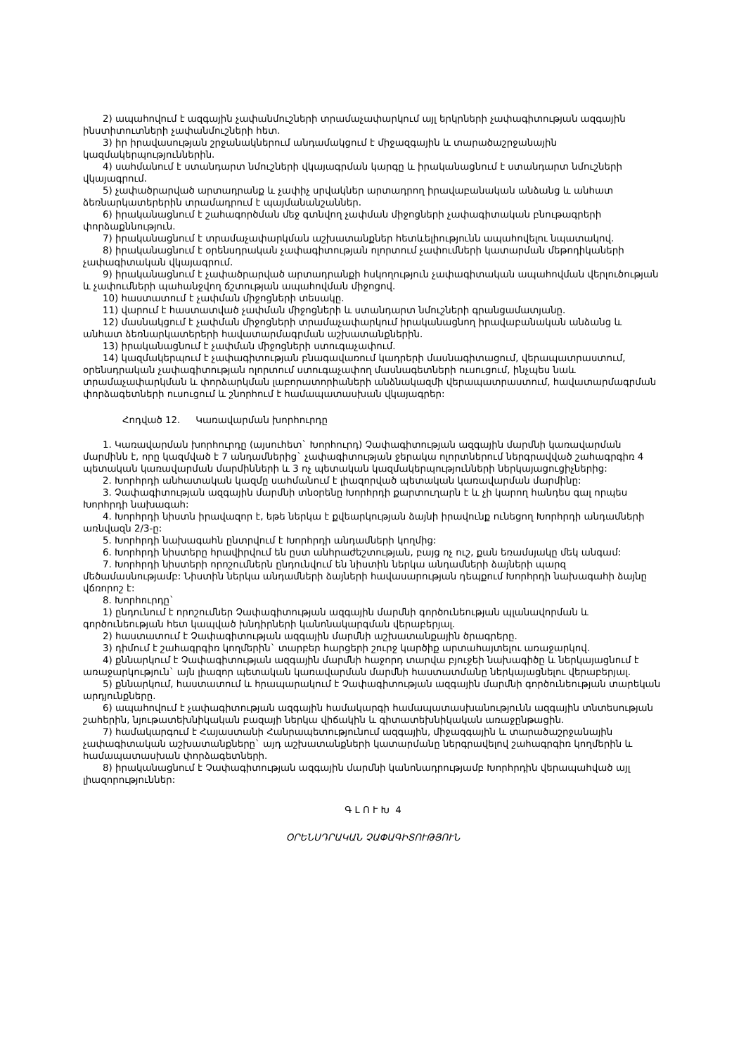2) ապահովում է ազգային չափանմուշների տրամաչափարկում այլ երկրների չափագիտության ազգային ինստիտուտների չափանմուշների հետ.
3) իր իրավասության շրջանակներում անդամակցում է միջազգային և տարածաշրջանային կազմակերպություններին.
4) սահմանում է ստանդարտ նմուշների վկայագրման կարգը և իրականացնում է ստանդարտ նմուշների վկայագրում.
5) չափածրարված արտադրանք և չափիչ սրվակներ արտադրող իրավաբանական անձանց և անհատ ձեռնարկատերերին տրամադրում է պայմանանշաններ.
6) իրականացնում է շահագործման մեջ գտնվող չափման միջոցների չափագիտական բնութագրերի փորձաքննություն.
7) իրականացնում է տրամաչափարկման աշխատանքներ հետևելիությունն ապահովելու նպատակով.
8) իրականացնում է օրենսդրական չափագիտության ոլորտում չափումների կատարման մեթոդիկաների չափագիտական վկայագրում.
9) իրականացնում է չափածրարված արտադրանքի հսկողություն չափագիտական ապահովման վերլուծության և չափումների պահանջվող ճշտության ապահովման միջոցով.
10) հաստատում է չափման միջոցների տեսակը.
11) վարում է հաստատված չափման միջոցների և ստանդարտ նմուշների գրանցամատյանը.
12) մասնակցում է չափման միջոցների տրամաչափարկում իրականացնող իրավաբանական անձանց և անհատ ձեռնարկատերերի հավատարմագրման աշխատանքներին.
13) իրականացնում է չափման միջոցների ստուգաչափում.
14) կազմակերպում է չափագիտության բնագավառում կադրերի մասնագիտացում, վերապատրաստում, օրենսդրական չափագիտության ոլորտում ստուգաչափող մասնագետների ուսուցում, ինչպես նաև տրամաչափարկման և փորձարկման լաբորատորիաների անձնակազմի վերապատրաստում, հավատարմագրման փորձագետների ուսուցում և շնորհում է համապատասխան վկայագրեր:
Հոդված 12. Կառավարման խորհուրդը
1. Կառավարման խորհուրդը (այսուհետ` Խորհուրդ) Չափագիտության ազգային մարմնի կառավարման մարմինն է, որը կազմված է 7 անդամներից` չափագիտության ջերակա ոլորտներում ներգրավված շահագրգիռ 4 պետական կառավարման մարմինների և 3 ոչ պետական կազմակերպությունների ներկայացուցիչներից:
2. Խորհրդի անհատական կազմը սահմանում է լիազորված պետական կառավարման մարմինը:
3. Չափագիտության ազգային մարմնի տնօրենը Խորհրդի քարտուղարն է և չի կարող հանդես գալ որպես Խորհրդի նախագահ:
4. Խորհրդի նիստն իրավազոր է, եթե ներկա է քվեարկության ձայնի իրավունք ունեցող Խորհրդի անդամների առնվազն 2/3-ը:
5. Խորհրդի նախագահն ընտրվում է Խորհրդի անդամների կողմից:
6. Խորհրդի նիստերը հրավիրվում են ըստ անհրաժեշտության, բայց ոչ ուշ, քան եռամսյակը մեկ անգամ:
7. Խորհրդի նիստերի որոշումներն ընդունվում են նիստին ներկա անդամների ձայների պարզ մեծամասնությամբ: Նիստին ներկա անդամների ձայների հավասարության դեպքում Խորհրդի նախագահի ձայնը վճռորոշ է:
8. Խորհուրդը`
1) ընդունում է որոշումներ Չափագիտության ազգային մարմնի գործունեության պլանավորման և գործունեության հետ կապված խնդիրների կանոնակարգման վերաբերյալ.
2) հաստատում է Չափագիտության ազգային մարմնի աշխատանքային ծրագրերը.
3) դիմում է շահագրգիռ կողմերին` տարբեր հարցերի շուրջ կարծիք արտահայտելու առաջարկով.
4) քննարկում է Չափագիտության ազգային մարմնի հաջորդ տարվա բյուջեի նախագիծը և ներկայացնում է առաջարկություն` այն լիազոր պետական կառավարման մարմնի հաստատմանը ներկայացնելու վերաբերյալ.
5) քննարկում, հաստատում և հրապարակում է Չափագիտության ազգային մարմնի գործունեության տարեկան արդյունքները.
6) ապահովում է չափագիտության ազգային համակարգի համապատասխանությունն ազգային տնտեսության շահերին, նյութատեխնիկական բազայի ներկա վիճակին և գիտատեխնիկական առաջընթացին.
7) համակարգում է Հայաստանի Հանրապետությունում ազգային, միջազգային և տարածաշրջանային չափագիտական աշխատանքները` այդ աշխատանքների կատարմանը ներգրավելով շահագրգիռ կողմերին և համապատասխան փորձագետների.
8) իրականացնում է Չափագիտության ազգային մարմնի կանոնադրությամբ Խորհրդին վերապահված այլ լիազորություններ:
Գ Լ Ո Ւ Խ 4
ՕՐԵՆՍԴՐԱԿԱՆ ՉԱՓԱԳԻՏՈՒԹՅՈՒՆ